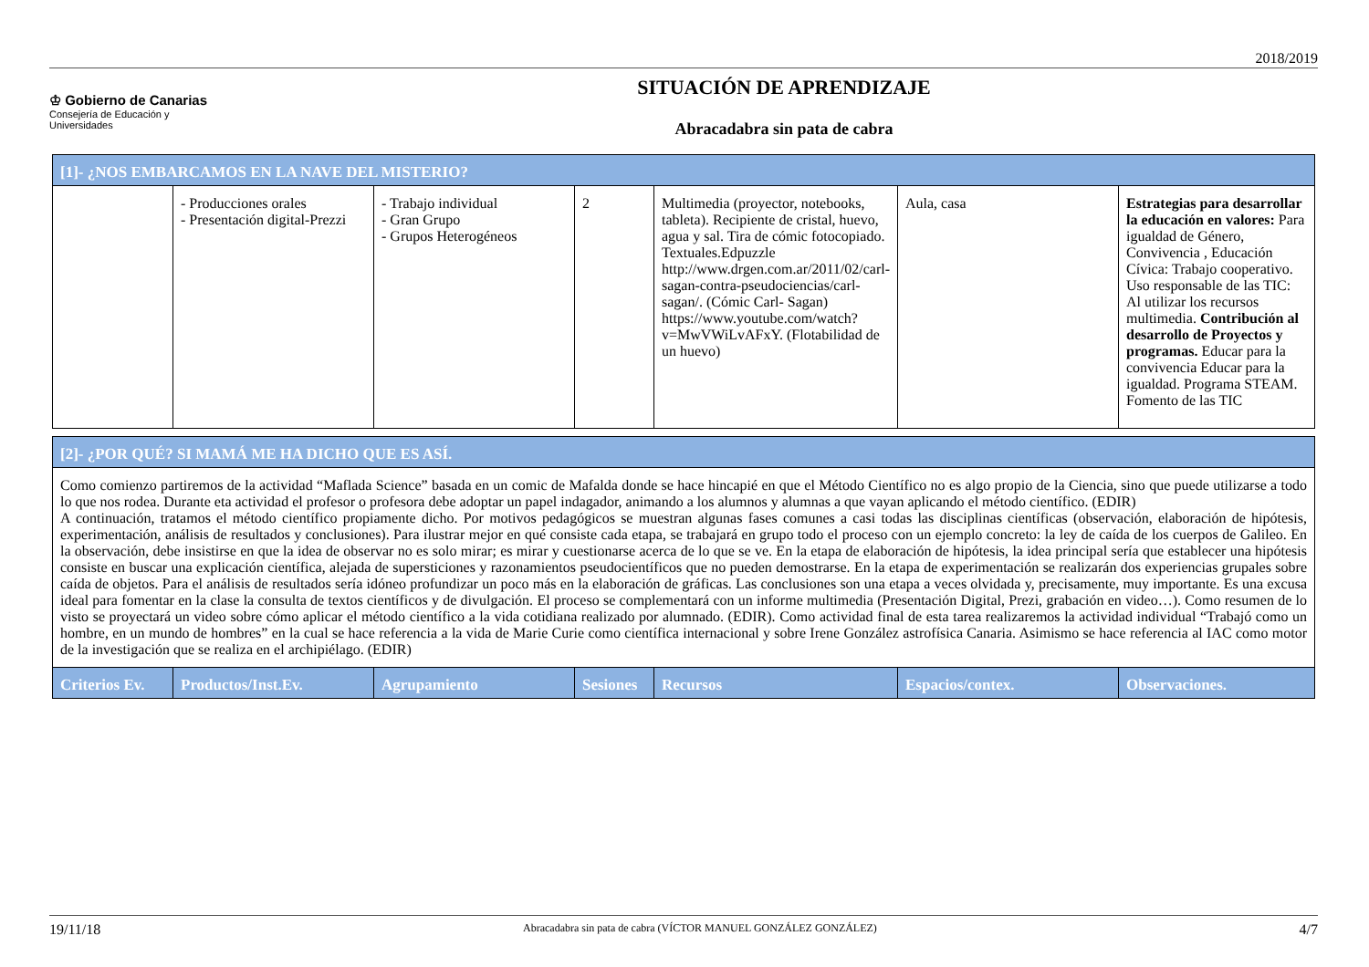2018/2019
♔ Gobierno de Canarias
Consejería de Educación y
Universidades
SITUACIÓN DE APRENDIZAJE
Abracadabra sin pata de cabra
| [1]- ¿NOS EMBARCAMOS EN LA NAVE DEL MISTERIO? | | | | | | |
| | - Producciones orales - Presentación digital-Prezzi | - Trabajo individual - Gran Grupo - Grupos Heterogéneos | 2 | Multimedia (proyector, notebooks, tableta). Recipiente de cristal, huevo, agua y sal. Tira de cómic fotocopiado. Textuales.Edpuzzle http://www.drgen.com.ar/2011/02/carl-sagan-contra-pseudociencias/carl-sagan/. (Cómic Carl- Sagan) https://www.youtube.com/watch?v=MwVWiLvAFxY. (Flotabilidad de un huevo) | Aula, casa | Estrategias para desarrollar la educación en valores: Para igualdad de Género, Convivencia , Educación Cívica: Trabajo cooperativo. Uso responsable de las TIC: Al utilizar los recursos multimedia. Contribución al desarrollo de Proyectos y programas. Educar para la convivencia Educar para la igualdad. Programa STEAM. Fomento de las TIC |
| [2]- ¿POR QUÉ? SI MAMÁ ME HA DICHO QUE ES ASÍ. | | | | | | |
| Como comienzo partiremos de la actividad “Maflada Science” basada en un comic de Mafalda donde se hace hincapié en que el Método Científico no es algo propio de la Ciencia, sino que puede utilizarse a todo lo que nos rodea. Durante eta actividad el profesor o profesora debe adoptar un papel indagador, animando a los alumnos y alumnas a que vayan aplicando el método científico. (EDIR) A continuación, tratamos el método científico propiamente dicho. Por motivos pedagógicos se muestran algunas fases comunes a casi todas las disciplinas científicas (observación, elaboración de hipótesis, experimentación, análisis de resultados y conclusiones). Para ilustrar mejor en qué consiste cada etapa, se trabajará en grupo todo el proceso con un ejemplo concreto: la ley de caída de los cuerpos de Galileo. En la observación, debe insistirse en que la idea de observar no es solo mirar; es mirar y cuestionarse acerca de lo que se ve. En la etapa de elaboración de hipótesis, la idea principal sería que establecer una hipótesis consiste en buscar una explicación científica, alejada de supersticiones y razonamientos pseudocientíficos que no pueden demostrarse. En la etapa de experimentación se realizarán dos experiencias grupales sobre caída de objetos. Para el análisis de resultados sería idóneo profundizar un poco más en la elaboración de gráficas. Las conclusiones son una etapa a veces olvidada y, precisamente, muy importante. Es una excusa ideal para fomentar en la clase la consulta de textos científicos y de divulgación. El proceso se complementará con un informe multimedia (Presentación Digital, Prezi, grabación en video…). Como resumen de lo visto se proyectará un video sobre cómo aplicar el método científico a la vida cotidiana realizado por alumnado. (EDIR). Como actividad final de esta tarea realizaremos la actividad individual “Trabajó como un hombre, en un mundo de hombres” en la cual se hace referencia a la vida de Marie Curie como científica internacional y sobre Irene González astrofísica Canaria. Asimismo se hace referencia al IAC como motor de la investigación que se realiza en el archipiélago. (EDIR) | | | | | | |
| Criterios Ev. | Productos/Inst.Ev. | Agrupamiento | Sesiones | Recursos | Espacios/contex. | Observaciones. |
19/11/18 Abracadabra sin pata de cabra (VÍCTOR MANUEL GONZÁLEZ GONZÁLEZ) 4/7